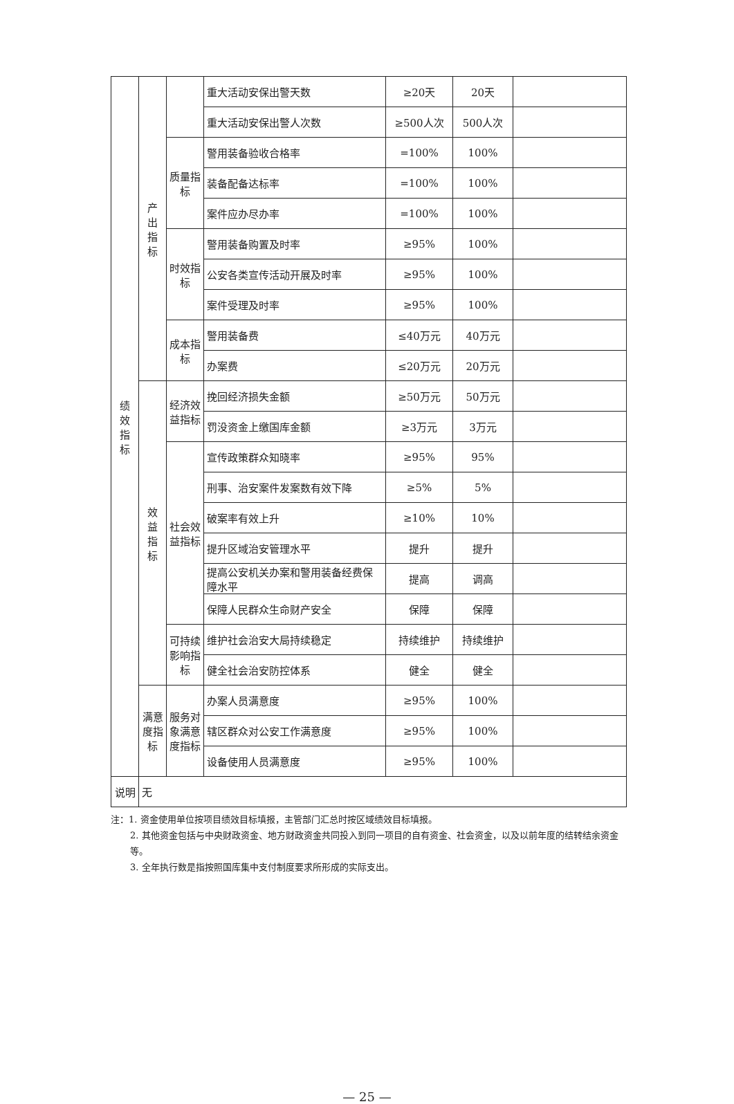| 绩 效 指 标 | 产 出 指 标 | | 重大活动安保出警天数 | ≥20天 | 20天 | |
| | | | 重大活动安保出警人次数 | ≥500人次 | 500人次 | |
| | | 质量指标 | 警用装备验收合格率 | =100% | 100% | |
| | | | 装备配备达标率 | =100% | 100% | |
| | | | 案件应办尽办率 | =100% | 100% | |
| | | 时效指标 | 警用装备购置及时率 | ≥95% | 100% | |
| | | | 公安各类宣传活动开展及时率 | ≥95% | 100% | |
| | | | 案件受理及时率 | ≥95% | 100% | |
| | | 成本指标 | 警用装备费 | ≤40万元 | 40万元 | |
| | | | 办案费 | ≤20万元 | 20万元 | |
| | 效 益 指 标 | 经济效益指标 | 挽回经济损失金额 | ≥50万元 | 50万元 | |
| | | | 罚没资金上缴国库金额 | ≥3万元 | 3万元 | |
| | | 社会效益指标 | 宣传政策群众知晓率 | ≥95% | 95% | |
| | | | 刑事、治安案件发案数有效下降 | ≥5% | 5% | |
| | | | 破案率有效上升 | ≥10% | 10% | |
| | | | 提升区域治安管理水平 | 提升 | 提升 | |
| | | | 提高公安机关办案和警用装备经费保障水平 | 提高 | 调高 | |
| | | | 保障人民群众生命财产安全 | 保障 | 保障 | |
| | | 可持续影响指标 | 维护社会治安大局持续稳定 | 持续维护 | 持续维护 | |
| | | | 健全社会治安防控体系 | 健全 | 健全 | |
| | 满意度指标 | 服务对象满意度指标 | 办案人员满意度 | ≥95% | 100% | |
| | | | 辖区群众对公安工作满意度 | ≥95% | 100% | |
| | | | 设备使用人员满意度 | ≥95% | 100% | |
| 说明 | 无 | | | | | |
注：1. 资金使用单位按项目绩效目标填报，主管部门汇总时按区域绩效目标填报。
2. 其他资金包括与中央财政资金、地方财政资金共同投入到同一项目的自有资金、社会资金，以及以前年度的结转结余资金等。
3. 全年执行数是指按照国库集中支付制度要求所形成的实际支出。
— 25 —